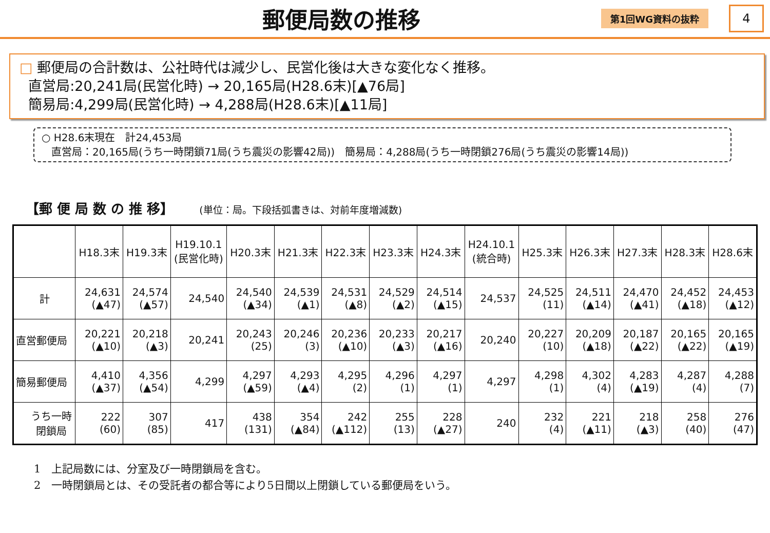郵便局数の推移
第1回WG資料の抜粋
4
□ 郵便局の合計数は、公社時代は減少し、民営化後は大きな変化なく推移。
直営局:20,241局(民営化時) → 20,165局(H28.6末)[▲76局]
簡易局:4,299局(民営化時) → 4,288局(H28.6末)[▲11局]
○ H28.6末現在　計24,453局
直営局：20,165局(うち一時閉鎖71局(うち震災の影響42局))　簡易局：4,288局(うち一時閉鎖276局(うち震災の影響14局))
【郵 便 局 数 の 推 移】 (単位：局。下段括弧書きは、対前年度増減数)
| | H18.3末 | H19.3末 | H19.10.1 (民営化時) | H20.3末 | H21.3末 | H22.3末 | H23.3末 | H24.3末 | H24.10.1 (統合時) | H25.3末 | H26.3末 | H27.3末 | H28.3末 | H28.6末 |
| --- | --- | --- | --- | --- | --- | --- | --- | --- | --- | --- | --- | --- | --- | --- |
| 計 | 24,631 (▲47) | 24,574 (▲57) | 24,540 | 24,540 (▲34) | 24,539 (▲1) | 24,531 (▲8) | 24,529 (▲2) | 24,514 (▲15) | 24,537 | 24,525 (11) | 24,511 (▲14) | 24,470 (▲41) | 24,452 (▲18) | 24,453 (▲12) |
| 直営郵便局 | 20,221 (▲10) | 20,218 (▲3) | 20,241 | 20,243 (25) | 20,246 (3) | 20,236 (▲10) | 20,233 (▲3) | 20,217 (▲16) | 20,240 | 20,227 (10) | 20,209 (▲18) | 20,187 (▲22) | 20,165 (▲22) | 20,165 (▲19) |
| 簡易郵便局 | 4,410 (▲37) | 4,356 (▲54) | 4,299 | 4,297 (▲59) | 4,293 (▲4) | 4,295 (2) | 4,296 (1) | 4,297 (1) | 4,297 | 4,298 (1) | 4,302 (4) | 4,283 (▲19) | 4,287 (4) | 4,288 (7) |
| うち一時 閉鎖局 | 222 (60) | 307 (85) | 417 | 438 (131) | 354 (▲84) | 242 (▲112) | 255 (13) | 228 (▲27) | 240 | 232 (4) | 221 (▲11) | 218 (▲3) | 258 (40) | 276 (47) |
1　上記局数には、分室及び一時閉鎖局を含む。
2　一時閉鎖局とは、その受託者の都合等により5日間以上閉鎖している郵便局をいう。